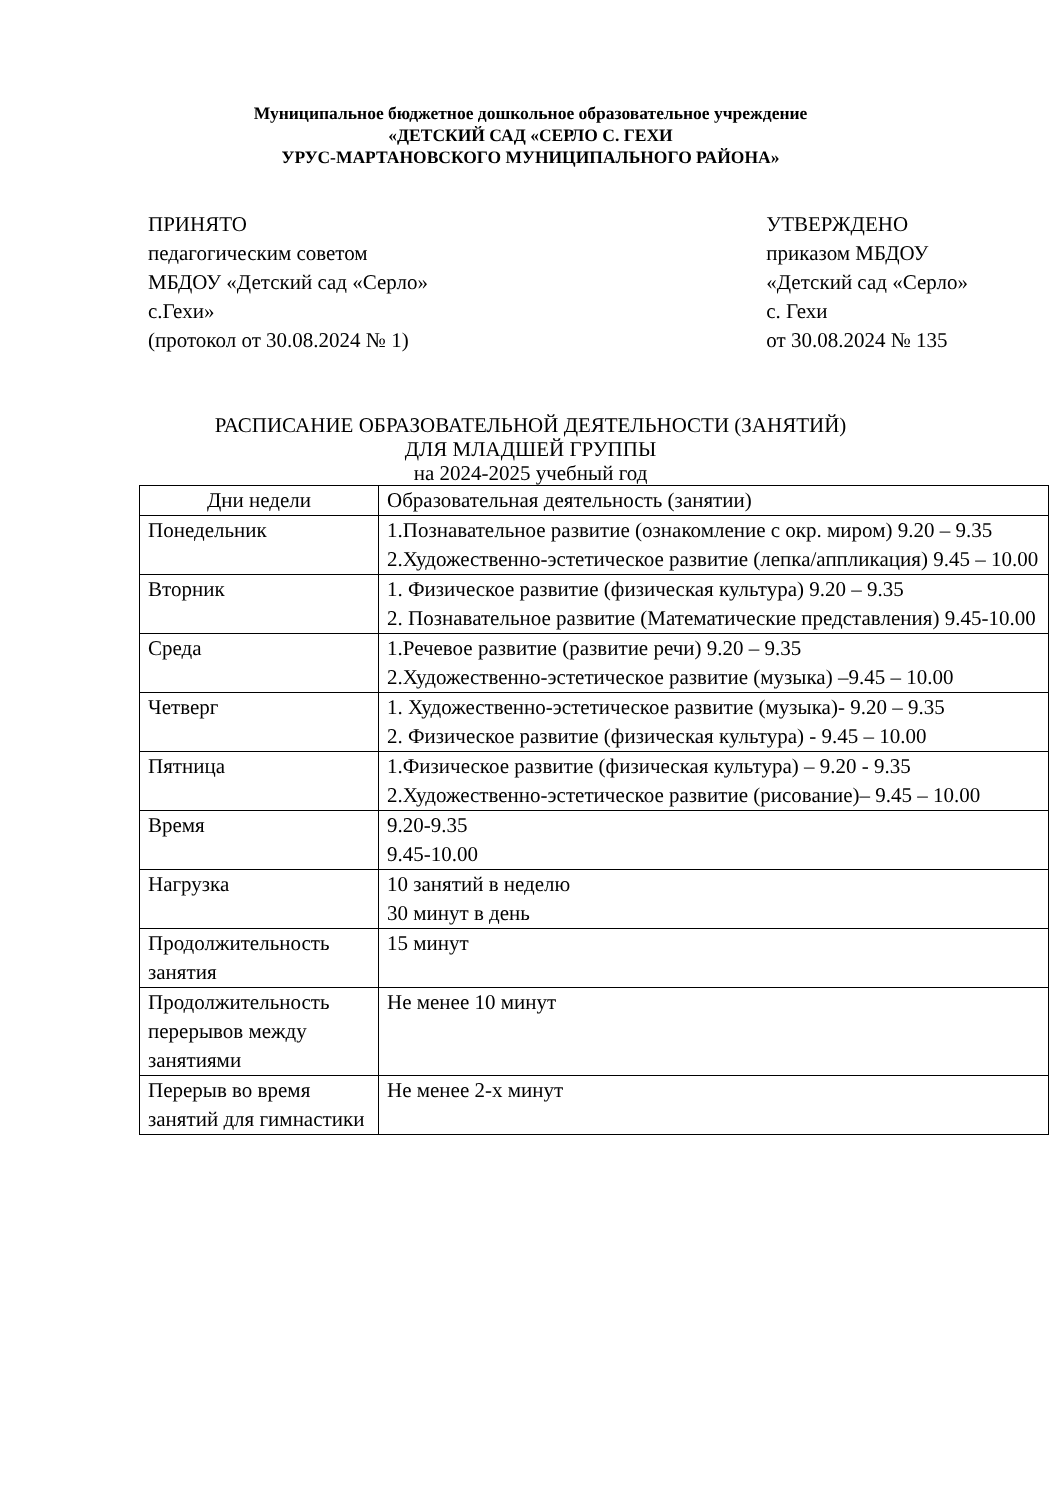Муниципальное бюджетное дошкольное образовательное учреждение
«ДЕТСКИЙ САД «СЕРЛО С. ГЕХИ
УРУС-МАРТАНОВСКОГО МУНИЦИПАЛЬНОГО РАЙОНА»
ПРИНЯТО
педагогическим советом
МБДОУ «Детский сад «Серло»
с.Гехи»
(протокол от 30.08.2024 № 1)
УТВЕРЖДЕНО
приказом МБДОУ
«Детский сад «Серло»
с. Гехи
от 30.08.2024 № 135
РАСПИСАНИЕ ОБРАЗОВАТЕЛЬНОЙ ДЕЯТЕЛЬНОСТИ (ЗАНЯТИЙ)
ДЛЯ МЛАДШЕЙ ГРУППЫ
на 2024-2025 учебный год
| Дни недели | Образовательная деятельность (занятии) |
| --- | --- |
| Понедельник | 1.Познавательное развитие (ознакомление с окр. миром) 9.20 – 9.35 2.Художественно-эстетическое развитие (лепка/аппликация) 9.45 – 10.00 |
| Вторник | 1. Физическое развитие (физическая культура) 9.20 – 9.35 2. Познавательное развитие (Математические представления) 9.45-10.00 |
| Среда | 1.Речевое развитие (развитие речи) 9.20 – 9.35 2.Художественно-эстетическое развитие (музыка) –9.45 – 10.00 |
| Четверг | 1. Художественно-эстетическое развитие (музыка)- 9.20 – 9.35 2. Физическое развитие (физическая культура) - 9.45 – 10.00 |
| Пятница | 1.Физическое развитие (физическая культура) – 9.20 - 9.35 2.Художественно-эстетическое развитие (рисование)– 9.45 – 10.00 |
| Время | 9.20-9.35 9.45-10.00 |
| Нагрузка | 10 занятий в неделю 30 минут в день |
| Продолжительность занятия | 15 минут |
| Продолжительность перерывов между занятиями | Не менее 10 минут |
| Перерыв во время занятий для гимнастики | Не менее 2-х минут |